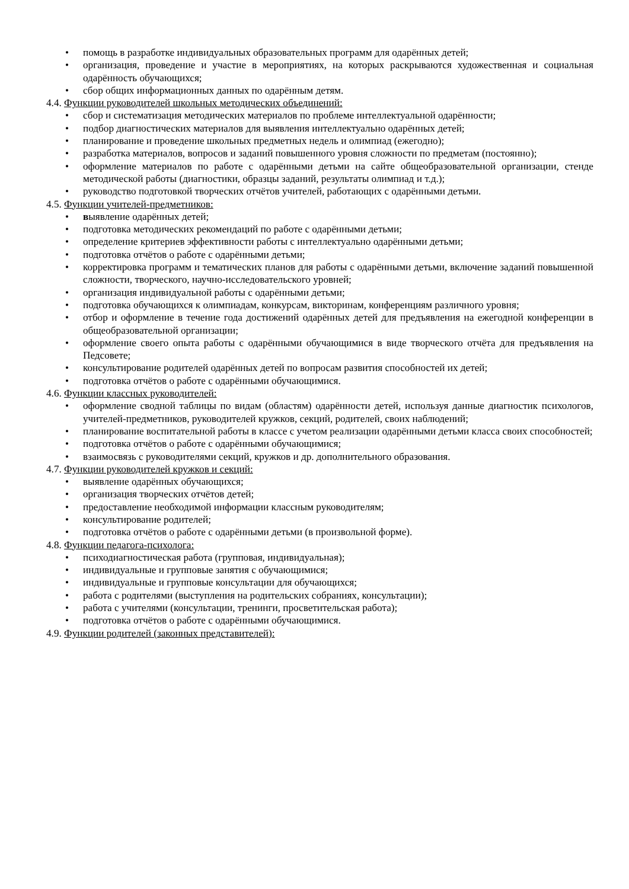• помощь в разработке индивидуальных образовательных программ для одарённых детей;
• организация, проведение и участие в мероприятиях, на которых раскрываются художественная и социальная одарённость обучающихся;
• сбор общих информационных данных по одарённым детям.
4.4. Функции руководителей школьных методических объединений:
• сбор и систематизация методических материалов по проблеме интеллектуальной одарённости;
• подбор диагностических материалов для выявления интеллектуально одарённых детей;
• планирование и проведение школьных предметных недель и олимпиад (ежегодно);
• разработка материалов, вопросов и заданий повышенного уровня сложности по предметам (постоянно);
• оформление материалов по работе с одарёнными детьми на сайте общеобразовательной организации, стенде методической работы (диагностики, образцы заданий, результаты олимпиад и т.д.);
• руководство подготовкой творческих отчётов учителей, работающих с одарёнными детьми.
4.5. Функции учителей-предметников:
• выявление одарённых детей;
• подготовка методических рекомендаций по работе с одарёнными детьми;
• определение критериев эффективности работы с интеллектуально одарёнными детьми;
• подготовка отчётов о работе с одарёнными детьми;
• корректировка программ и тематических планов для работы с одарёнными детьми, включение заданий повышенной сложности, творческого, научно-исследовательского уровней;
• организация индивидуальной работы с одарёнными детьми;
• подготовка обучающихся к олимпиадам, конкурсам, викторинам, конференциям различного уровня;
• отбор и оформление в течение года достижений одарённых детей для предъявления на ежегодной конференции в общеобразовательной организации;
• оформление своего опыта работы с одарёнными обучающимися в виде творческого отчёта для предъявления на Педсовете;
• консультирование родителей одарённых детей по вопросам развития способностей их детей;
• подготовка отчётов о работе с одарёнными обучающимися.
4.6. Функции классных руководителей:
• оформление сводной таблицы по видам (областям) одарённости детей, используя данные диагностик психологов, учителей-предметников, руководителей кружков, секций, родителей, своих наблюдений;
• планирование воспитательной работы в классе с учетом реализации одарёнными детьми класса своих способностей;
• подготовка отчётов о работе с одарёнными обучающимися;
• взаимосвязь с руководителями секций, кружков и др. дополнительного образования.
4.7. Функции руководителей кружков и секций:
• выявление одарённых обучающихся;
• организация творческих отчётов детей;
• предоставление необходимой информации классным руководителям;
• консультирование родителей;
• подготовка отчётов о работе с одарёнными детьми (в произвольной форме).
4.8. Функции педагога-психолога:
• психодиагностическая работа (групповая, индивидуальная);
• индивидуальные и групповые занятия с обучающимися;
• индивидуальные и групповые консультации для обучающихся;
• работа с родителями (выступления на родительских собраниях, консультации);
• работа с учителями (консультации, тренинги, просветительская работа);
• подготовка отчётов о работе с одарёнными обучающимися.
4.9. Функции родителей (законных представителей):